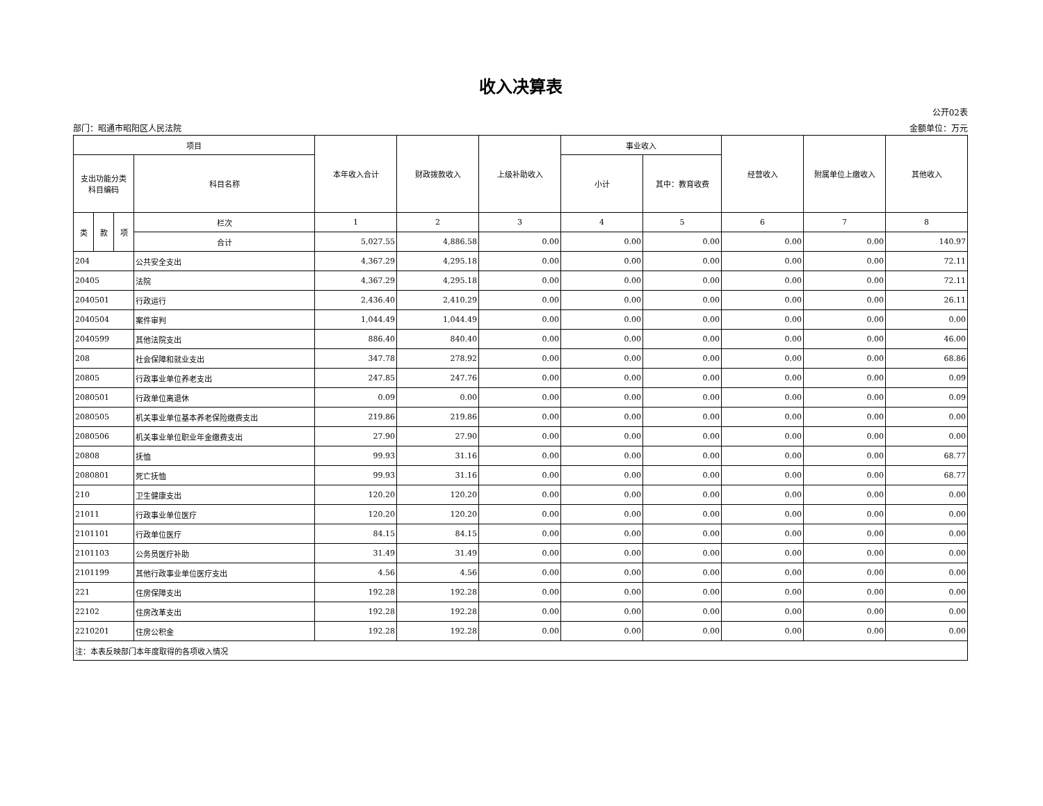收入决算表
公开02表
部门：昭通市昭阳区人民法院 金额单位：万元
| 项目 | | | | 本年收入合计 | 财政拨款收入 | 上级补助收入 | 事业收入 | | 经营收入 | 附属单位上缴收入 | 其他收入 |
| --- | --- | --- | --- | --- | --- | --- | --- | --- | --- | --- | --- |
| 支出功能分类 科目编码 | | | 科目名称 | | | | 小计 | 其中：教育收费 | | | |
| 类 | 款 | 项 | 栏次 | 1 | 2 | 3 | 4 | 5 | 6 | 7 | 8 |
| | | | 合计 | 5,027.55 | 4,886.58 | 0.00 | 0.00 | 0.00 | 0.00 | 0.00 | 140.97 |
| 204 | | | 公共安全支出 | 4,367.29 | 4,295.18 | 0.00 | 0.00 | 0.00 | 0.00 | 0.00 | 72.11 |
| 20405 | | | 法院 | 4,367.29 | 4,295.18 | 0.00 | 0.00 | 0.00 | 0.00 | 0.00 | 72.11 |
| 2040501 | | | 行政运行 | 2,436.40 | 2,410.29 | 0.00 | 0.00 | 0.00 | 0.00 | 0.00 | 26.11 |
| 2040504 | | | 案件审判 | 1,044.49 | 1,044.49 | 0.00 | 0.00 | 0.00 | 0.00 | 0.00 | 0.00 |
| 2040599 | | | 其他法院支出 | 886.40 | 840.40 | 0.00 | 0.00 | 0.00 | 0.00 | 0.00 | 46.00 |
| 208 | | | 社会保障和就业支出 | 347.78 | 278.92 | 0.00 | 0.00 | 0.00 | 0.00 | 0.00 | 68.86 |
| 20805 | | | 行政事业单位养老支出 | 247.85 | 247.76 | 0.00 | 0.00 | 0.00 | 0.00 | 0.00 | 0.09 |
| 2080501 | | | 行政单位离退休 | 0.09 | 0.00 | 0.00 | 0.00 | 0.00 | 0.00 | 0.00 | 0.09 |
| 2080505 | | | 机关事业单位基本养老保险缴费支出 | 219.86 | 219.86 | 0.00 | 0.00 | 0.00 | 0.00 | 0.00 | 0.00 |
| 2080506 | | | 机关事业单位职业年金缴费支出 | 27.90 | 27.90 | 0.00 | 0.00 | 0.00 | 0.00 | 0.00 | 0.00 |
| 20808 | | | 抚恤 | 99.93 | 31.16 | 0.00 | 0.00 | 0.00 | 0.00 | 0.00 | 68.77 |
| 2080801 | | | 死亡抚恤 | 99.93 | 31.16 | 0.00 | 0.00 | 0.00 | 0.00 | 0.00 | 68.77 |
| 210 | | | 卫生健康支出 | 120.20 | 120.20 | 0.00 | 0.00 | 0.00 | 0.00 | 0.00 | 0.00 |
| 21011 | | | 行政事业单位医疗 | 120.20 | 120.20 | 0.00 | 0.00 | 0.00 | 0.00 | 0.00 | 0.00 |
| 2101101 | | | 行政单位医疗 | 84.15 | 84.15 | 0.00 | 0.00 | 0.00 | 0.00 | 0.00 | 0.00 |
| 2101103 | | | 公务员医疗补助 | 31.49 | 31.49 | 0.00 | 0.00 | 0.00 | 0.00 | 0.00 | 0.00 |
| 2101199 | | | 其他行政事业单位医疗支出 | 4.56 | 4.56 | 0.00 | 0.00 | 0.00 | 0.00 | 0.00 | 0.00 |
| 221 | | | 住房保障支出 | 192.28 | 192.28 | 0.00 | 0.00 | 0.00 | 0.00 | 0.00 | 0.00 |
| 22102 | | | 住房改革支出 | 192.28 | 192.28 | 0.00 | 0.00 | 0.00 | 0.00 | 0.00 | 0.00 |
| 2210201 | | | 住房公积金 | 192.28 | 192.28 | 0.00 | 0.00 | 0.00 | 0.00 | 0.00 | 0.00 |
| 注：本表反映部门本年度取得的各项收入情况 | | | | | | | | | | | |